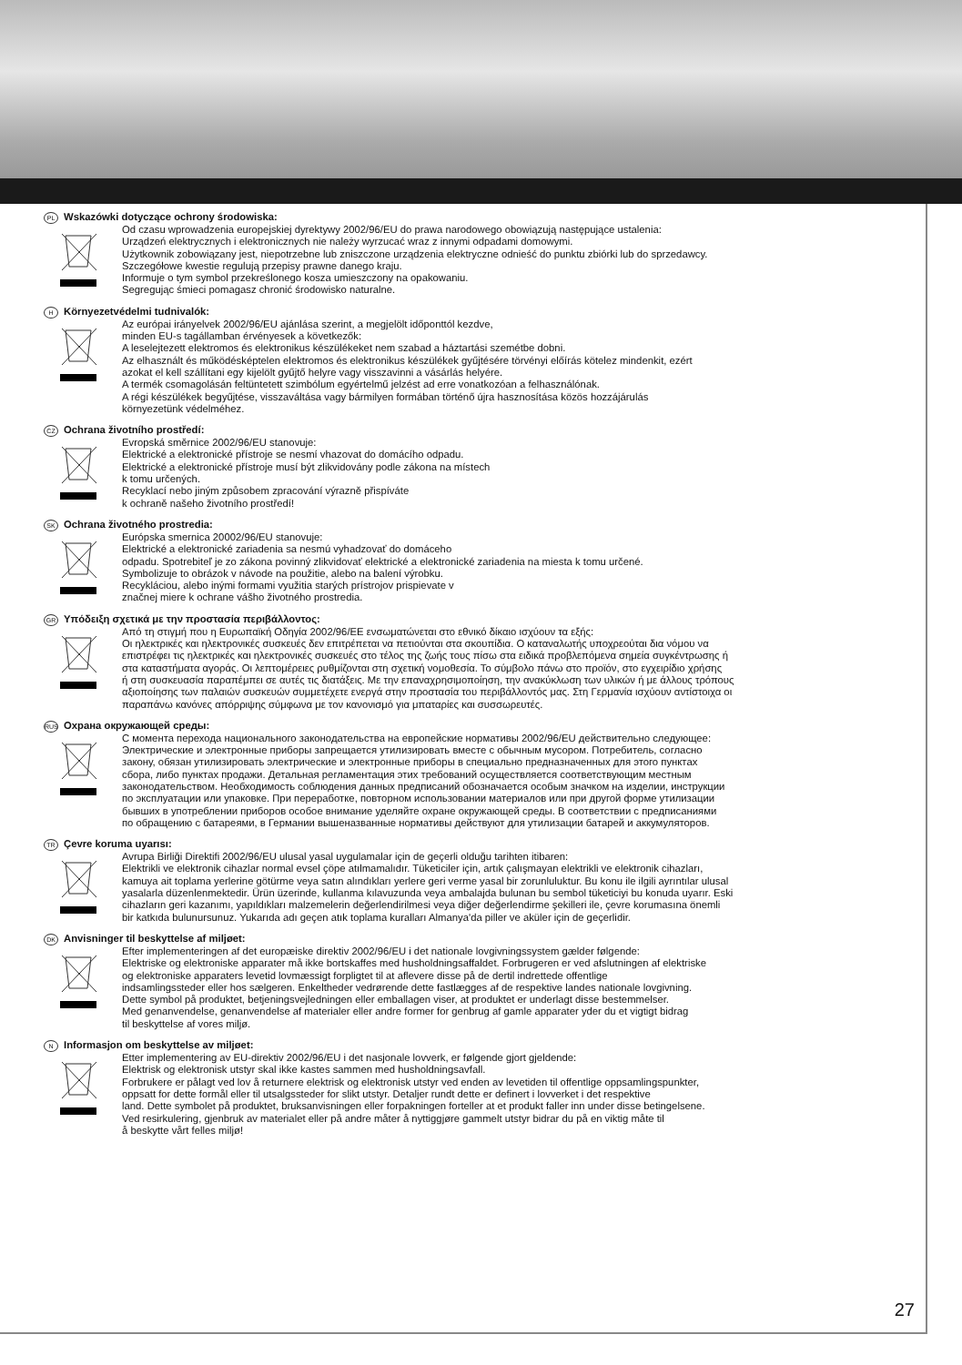PL Wskazówki dotyczące ochrony środowiska:
Od czasu wprowadzenia europejskiej dyrektywy 2002/96/EU do prawa narodowego obowiązują następujące ustalenia:
Urządzeń elektrycznych i elektronicznych nie należy wyrzucać wraz z innymi odpadami domowymi.
Użytkownik zobowiązany jest, niepotrzebne lub zniszczone urządzenia elektryczne odnieść do punktu zbiórki lub do sprzedawcy.
Szczegółowe kwestie regulują przepisy prawne danego kraju.
Informuje o tym symbol przekreślonego kosza umieszczony na opakowaniu.
Segregując śmieci pomagasz chronić środowisko naturalne.
H Környezetvédelmi tudnivalók:
Az európai irányelvek 2002/96/EU ajánlása szerint, a megjelölt időponttól kezdve,
minden EU-s tagállamban érvényesek a következők:
A leselejtezett elektromos és elektronikus készülékeket nem szabad a háztartási szemétbe dobni.
Az elhasznált és működésképtelen elektromos és elektronikus készülékek gyűjtésére törvényi előírás kötelez mindenkit, ezért
azokat el kell szállítani egy kijelölt gyűjtő helyre vagy visszavinni a vásárlás helyére.
A termék csomagolásán feltüntetett szimbólum egyértelmű jelzést ad erre vonatkozóan a felhasználónak.
A régi készülékek begyűjtése, visszaváltása vagy bármilyen formában történő újra hasznosítása közös hozzájárulás
környezetünk védelméhez.
CZ Ochrana životního prostředí:
Evropská směrnice 2002/96/EU stanovuje:
Elektrické a elektronické přístroje se nesmí vhazovat do domácího odpadu.
Elektrické a elektronické přístroje musí být zlikvidovány podle zákona na místech
k tomu určených.
Recyklací nebo jiným způsobem zpracování výrazně přispíváte
k ochraně našeho životního prostředí!
SK Ochrana životného prostredia:
Európska smernica 20002/96/EU stanovuje:
Elektrické a elektronické zariadenia sa nesmú vyhadzovať do domáceho
odpadu. Spotrebiteľ je zo zákona povinný zlikvidovať elektrické a elektronické zariadenia na miesta k tomu určené.
Symbolizuje to obrázok v návode na použitie, alebo na balení výrobku.
Recykláciou, alebo inými formami využitia starých prístrojov prispievate v
značnej miere k ochrane vášho životného prostredia.
GR Υπόδειξη σχετικά με την προστασία περιβάλλοντος:
Από τη στιγμή που η Ευρωπαϊκή Οδηγία 2002/96/ΕΕ ενσωματώνεται στο εθνικό δίκαιο ισχύουν τα εξής:
Οι ηλεκτρικές και ηλεκτρονικές συσκευές δεν επιτρέπεται να πετιούνται στα σκουπίδια. Ο καταναλωτής υποχρεούται δια νόμου να
επιστρέφει τις ηλεκτρικές και ηλεκτρονικές συσκευές στο τέλος της ζωής τους πίσω στα ειδικά προβλεπόμενα σημεία συγκέντρωσης ή
στα καταστήματα αγοράς. Οι λεπτομέρειες ρυθμίζονται στη σχετική νομοθεσία. Το σύμβολο πάνω στο προϊόν, στο εγχειρίδιο χρήσης
ή στη συσκευασία παραπέμπει σε αυτές τις διατάξεις. Με την επαναχρησιμοποίηση, την ανακύκλωση των υλικών ή με άλλους τρόπους
αξιοποίησης των παλαιών συσκευών συμμετέχετε ενεργά στην προστασία του περιβάλλοντός μας. Στη Γερμανία ισχύουν αντίστοιχα οι
παραπάνω κανόνες απόρριψης σύμφωνα με τον κανονισμό για μπαταρίες και συσσωρευτές.
RUS Охрана окружающей среды:
С момента перехода национального законодательства на европейские нормативы 2002/96/EU действительно следующее:
Электрические и электронные приборы запрещается утилизировать вместе с обычным мусором. Потребитель, согласно
закону, обязан утилизировать электрические и электронные приборы в специально предназначенных для этого пунктах
сбора, либо пунктах продажи. Детальная регламентация этих требований осуществляется соответствующим местным
законодательством. Необходимость соблюдения данных предписаний обозначается особым значком на изделии, инструкции
по эксплуатации или упаковке. При переработке, повторном использовании материалов или при другой форме утилизации
бывших в употреблении приборов особое внимание уделяйте охране окружающей среды. В соответствии с предписаниями
по обращению с батареями, в Германии вышеназванные нормативы действуют для утилизации батарей и аккумуляторов.
TR Çevre koruma uyarısı:
Avrupa Birliği Direktifi 2002/96/EU ulusal yasal uygulamalar için de geçerli olduğu tarihten itibaren:
Elektrikli ve elektronik cihazlar normal evsel çöpe atılmamalıdır. Tüketiciler için, artık çalışmayan elektrikli ve elektronik cihazları,
kamuya ait toplama yerlerine götürme veya satın alındıkları yerlere geri verme yasal bir zorunluluktur. Bu konu ile ilgili ayrıntılar ulusal
yasalarla düzenlenmektedir. Ürün üzerinde, kullanma kılavuzunda veya ambalajda bulunan bu sembol tüketiciyi bu konuda uyarır. Eski
cihazların geri kazanımı, yapıldıkları malzemelerin değerlendirilmesi veya diğer değerlendirme şekilleri ile, çevre korumasına önemli
bir katkıda bulunursunuz. Yukarıda adı geçen atık toplama kuralları Almanya'da piller ve aküler için de geçerlidir.
DK Anvisninger til beskyttelse af miljøet:
Efter implementeringen af det europæiske direktiv 2002/96/EU i det nationale lovgivningssystem gælder følgende:
Elektriske og elektroniske apparater må ikke bortskaffes med husholdningsaffaldet. Forbrugeren er ved afslutningen af elektriske
og elektroniske apparaters levetid lovmæssigt forpligtet til at aflevere disse på de dertil indrettede offentlige
indsamlingssteder eller hos sælgeren. Enkeltheder vedrørende dette fastlægges af de respektive landes nationale lovgivning.
Dette symbol på produktet, betjeningsvejledningen eller emballagen viser, at produktet er underlagt disse bestemmelser.
Med genanvendelse, genanvendelse af materialer eller andre former for genbrug af gamle apparater yder du et vigtigt bidrag
til beskyttelse af vores miljø.
N Informasjon om beskyttelse av miljøet:
Etter implementering av EU-direktiv 2002/96/EU i det nasjonale lovverk, er følgende gjort gjeldende:
Elektrisk og elektronisk utstyr skal ikke kastes sammen med husholdningsavfall.
Forbrukere er pålagt ved lov å returnere elektrisk og elektronisk utstyr ved enden av levetiden til offentlige oppsamlingspunkter,
oppsatt for dette formål eller til utsalgssteder for slikt utstyr. Detaljer rundt dette er definert i lovverket i det respektive
land. Dette symbolet på produktet, bruksanvisningen eller forpakningen forteller at et produkt faller inn under disse betingelsene.
Ved resirkulering, gjenbruk av materialet eller på andre måter å nyttiggjøre gammelt utstyr bidrar du på en viktig måte til
å beskytte vårt felles miljø!
27